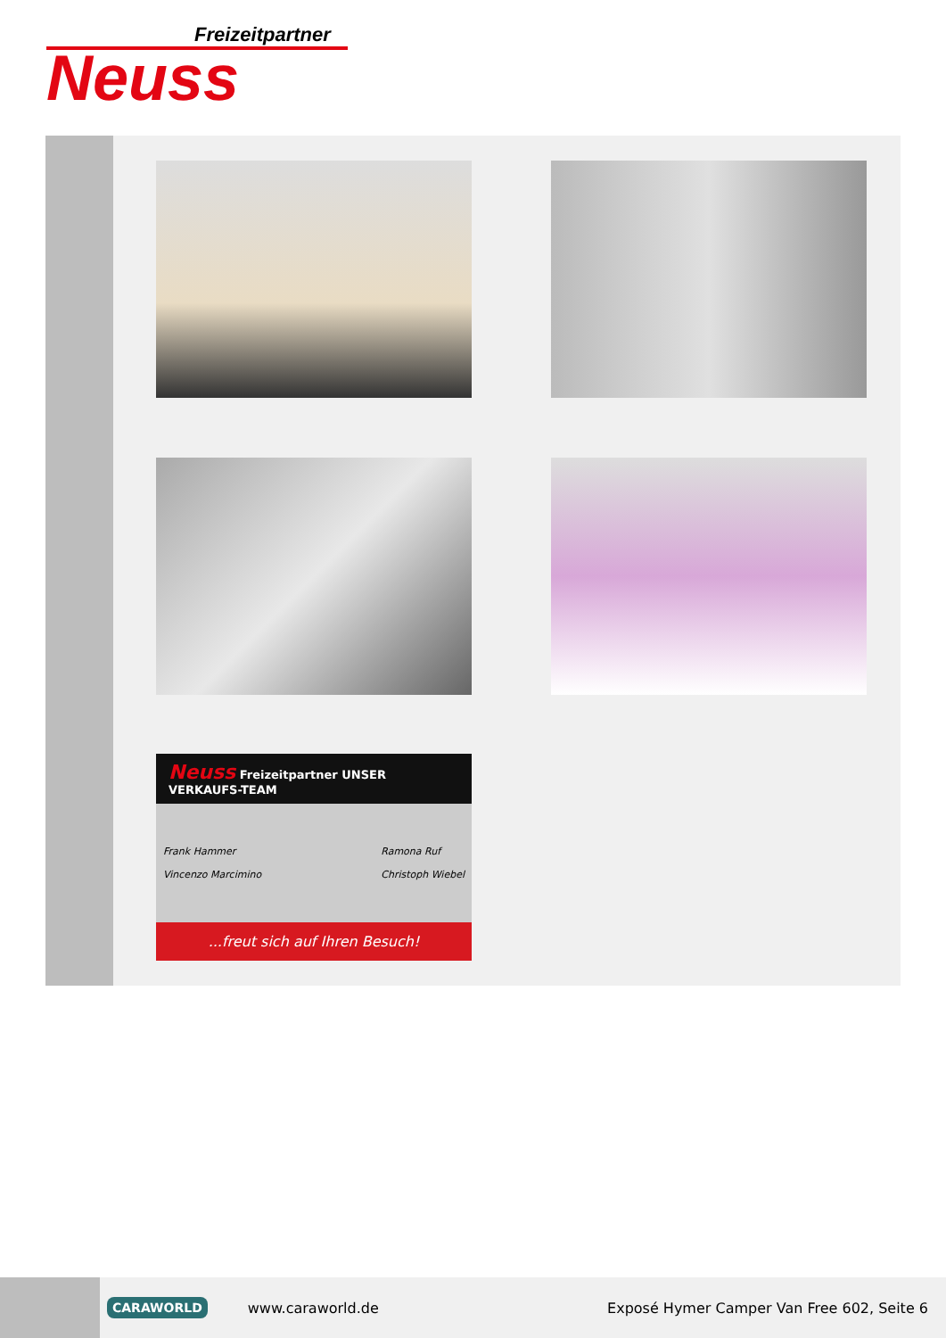Freizeitpartner
Neuss
Neuss Freizeitpartner UNSER VERKAUFS-TEAM
Frank Hammer
Vincenzo Marcimino Ramona Ruf
Christoph Wiebel
...freut sich auf Ihren Besuch!
CARAWORLD
www.caraworld.de
Exposé Hymer Camper Van Free 602, Seite 6